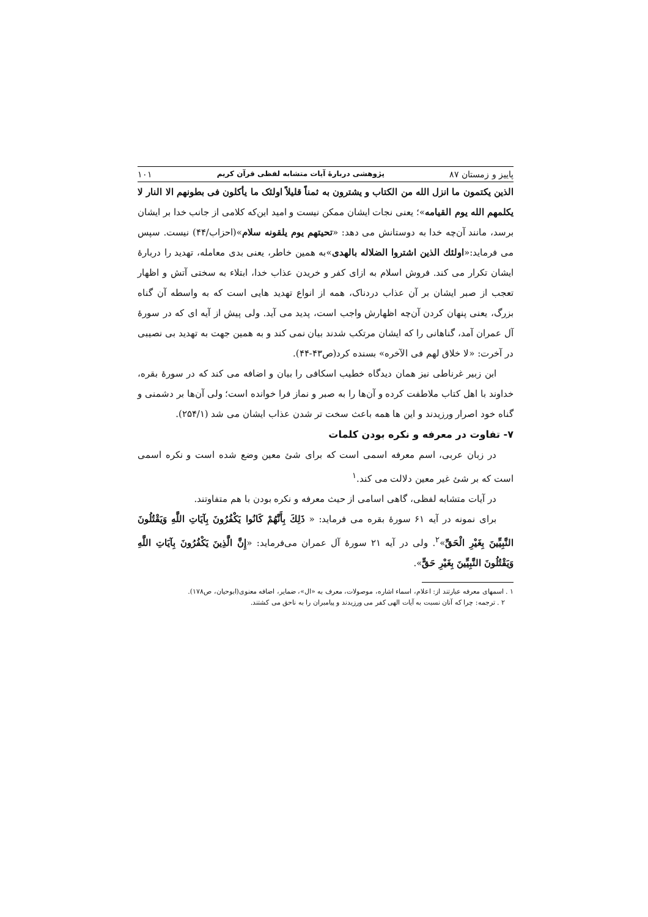پاییز و زمستان ۸۷ پژوهشی دربارهٔ آیات متشابه لفظی قرآن کریم ۱۰۱
الذین یکتمون ما انزل الله من الکتاب و یشترون به ثمناً قلیلاً اولئک ما یأکلون فی بطونهم الا النار لا یکلمهم الله یوم القیامه»؛ یعنی نجات ایشان ممکن نیست و امید این‌که کلامی از جانب خدا بر ایشان برسد، مانند آن‌چه خدا به دوستانش می دهد: «تحیتهم یوم یلقونه سلام»(احزاب/۴۴) نیست. سپس می فرماید:«اولئك الذین اشتروا الضلاله بالهدی»به همین خاطر، یعنی بدی معامله، تهدید را دربارهٔ ایشان تکرار می کند. فروش اسلام به ازای کفر و خریدن عذاب خدا، ابتلاء به سختی آتش و اظهار تعجب از صبر ایشان بر آن عذاب دردناک، همه از انواع تهدید هایی است که به واسطه آن گناه بزرگ، یعنی پنهان کردن آن‌چه اظهارش واجب است، پدید می آید. ولی پیش از آیه ای که در سورهٔ آل عمران آمد، گناهانی را که ایشان مرتکب شدند بیان نمی کند و به همین جهت به تهدید بی نصیبی در آخرت: «لا خلاق لهم فی الآخره» بسنده کرد(ص۴۳-۴۴).
ابن زبیر غرناطی نیز همان دیدگاه خطیب اسکافی را بیان و اضافه می کند که در سورهٔ بقره، خداوند با اهل کتاب ملاطفت کرده و آن‌ها را به صبر و نماز فرا خوانده است؛ ولی آن‌ها بر دشمنی و گناه خود اصرار ورزیدند و این ها همه باعث سخت تر شدن عذاب ایشان می شد (۲۵۴/۱).
۷- تفاوت در معرفه و نکره بودن کلمات
در زبان عربی، اسم معرفه اسمی است که برای شئ معین وضع شده است و نکره اسمی است که بر شئ غیر معین دلالت می کند.<sup>۱</sup>
در آیات متشابه لفظی، گاهی اسامی از حیث معرفه و نکره بودن با هم متفاوتند.
برای نمونه در آیه ۶۱ سورهٔ بقره می فرماید: « ذَلِكَ بِأَنَّهُمْ كَانُوا يَكْفُرُونَ بِآيَاتِ اللَّهِ وَيَقْتُلُونَ النَّبِيِّينَ بِغَيْرِ الْحَقِّ»<sup>۲</sup>. ولی در آیه ۲۱ سورهٔ آل عمران می‌فرماید: «إِنَّ الَّذِينَ يَكْفُرُونَ بِآيَاتِ اللَّهِ وَيَقْتُلُونَ النَّبِيِّينَ بِغَيْرِ حَقٍّ».
۱ . اسمهای معرفه عبارتند از: اعلام، اسماء اشاره، موصولات، معرف به «ال»، ضمایر، اضافه معنوی(ابوحیان، ص۱۷۸).
۲ . ترجمه: چرا که آنان نسبت به آیات الهی کفر می ورزیدند و پیامبران را به ناحق می کشتند.